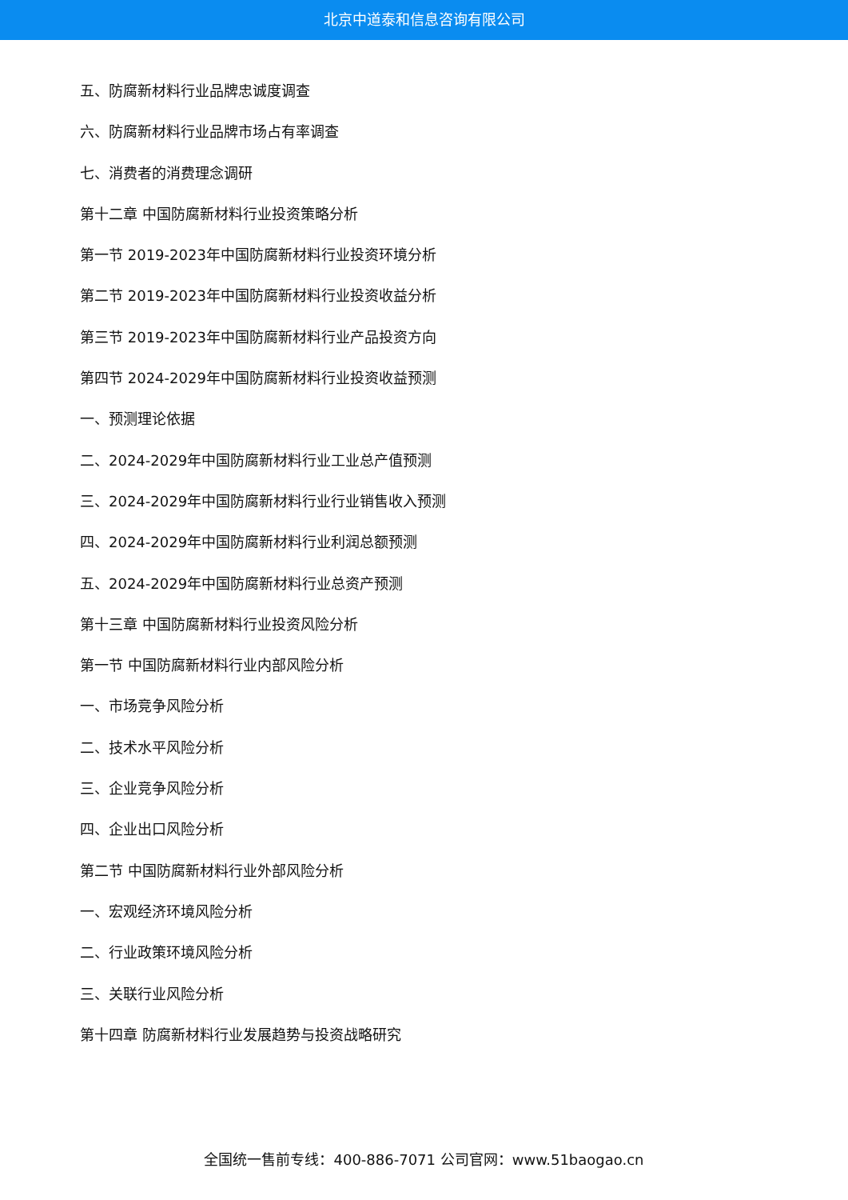北京中道泰和信息咨询有限公司
五、防腐新材料行业品牌忠诚度调查
六、防腐新材料行业品牌市场占有率调查
七、消费者的消费理念调研
第十二章 中国防腐新材料行业投资策略分析
第一节 2019-2023年中国防腐新材料行业投资环境分析
第二节 2019-2023年中国防腐新材料行业投资收益分析
第三节 2019-2023年中国防腐新材料行业产品投资方向
第四节 2024-2029年中国防腐新材料行业投资收益预测
一、预测理论依据
二、2024-2029年中国防腐新材料行业工业总产值预测
三、2024-2029年中国防腐新材料行业行业销售收入预测
四、2024-2029年中国防腐新材料行业利润总额预测
五、2024-2029年中国防腐新材料行业总资产预测
第十三章 中国防腐新材料行业投资风险分析
第一节 中国防腐新材料行业内部风险分析
一、市场竞争风险分析
二、技术水平风险分析
三、企业竞争风险分析
四、企业出口风险分析
第二节 中国防腐新材料行业外部风险分析
一、宏观经济环境风险分析
二、行业政策环境风险分析
三、关联行业风险分析
第十四章 防腐新材料行业发展趋势与投资战略研究
全国统一售前专线：400-886-7071 公司官网：www.51baogao.cn